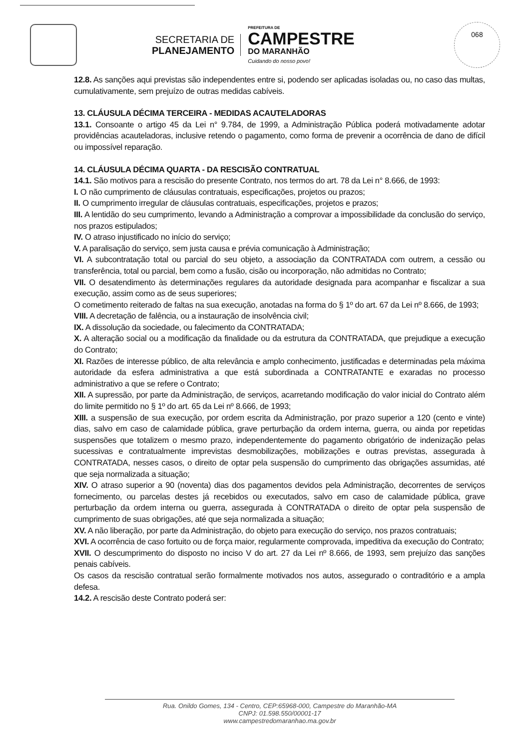SECRETARIA DE
PLANEJAMENTO
PREFEITURA DE
CAMPESTRE
DO MARANHÃO
Cuidando do nosso povo!
068
12.8. As sanções aqui previstas são independentes entre si, podendo ser aplicadas isoladas ou, no caso das multas, cumulativamente, sem prejuízo de outras medidas cabíveis.
13. CLÁUSULA DÉCIMA TERCEIRA - MEDIDAS ACAUTELADORAS
13.1. Consoante o artigo 45 da Lei n° 9.784, de 1999, a Administração Pública poderá motivadamente adotar providências acauteladoras, inclusive retendo o pagamento, como forma de prevenir a ocorrência de dano de difícil ou impossível reparação.
14. CLÁUSULA DÉCIMA QUARTA - DA RESCISÃO CONTRATUAL
14.1. São motivos para a rescisão do presente Contrato, nos termos do art. 78 da Lei n° 8.666, de 1993:
I. O não cumprimento de cláusulas contratuais, especificações, projetos ou prazos;
II. O cumprimento irregular de cláusulas contratuais, especificações, projetos e prazos;
III. A lentidão do seu cumprimento, levando a Administração a comprovar a impossibilidade da conclusão do serviço, nos prazos estipulados;
IV. O atraso injustificado no início do serviço;
V. A paralisação do serviço, sem justa causa e prévia comunicação à Administração;
VI. A subcontratação total ou parcial do seu objeto, a associação da CONTRATADA com outrem, a cessão ou transferência, total ou parcial, bem como a fusão, cisão ou incorporação, não admitidas no Contrato;
VII. O desatendimento às determinações regulares da autoridade designada para acompanhar e fiscalizar a sua execução, assim como as de seus superiores;
O cometimento reiterado de faltas na sua execução, anotadas na forma do § 1º do art. 67 da Lei nº 8.666, de 1993;
VIII. A decretação de falência, ou a instauração de insolvência civil;
IX. A dissolução da sociedade, ou falecimento da CONTRATADA;
X. A alteração social ou a modificação da finalidade ou da estrutura da CONTRATADA, que prejudique a execução do Contrato;
XI. Razões de interesse público, de alta relevância e amplo conhecimento, justificadas e determinadas pela máxima autoridade da esfera administrativa a que está subordinada a CONTRATANTE e exaradas no processo administrativo a que se refere o Contrato;
XII. A supressão, por parte da Administração, de serviços, acarretando modificação do valor inicial do Contrato além do limite permitido no § 1º do art. 65 da Lei nº 8.666, de 1993;
XIII. a suspensão de sua execução, por ordem escrita da Administração, por prazo superior a 120 (cento e vinte) dias, salvo em caso de calamidade pública, grave perturbação da ordem interna, guerra, ou ainda por repetidas suspensões que totalizem o mesmo prazo, independentemente do pagamento obrigatório de indenização pelas sucessivas e contratualmente imprevistas desmobilizações, mobilizações e outras previstas, assegurada à CONTRATADA, nesses casos, o direito de optar pela suspensão do cumprimento das obrigações assumidas, até que seja normalizada a situação;
XIV. O atraso superior a 90 (noventa) dias dos pagamentos devidos pela Administração, decorrentes de serviços fornecimento, ou parcelas destes já recebidos ou executados, salvo em caso de calamidade pública, grave perturbação da ordem interna ou guerra, assegurada à CONTRATADA o direito de optar pela suspensão de cumprimento de suas obrigações, até que seja normalizada a situação;
XV. A não liberação, por parte da Administração, do objeto para execução do serviço, nos prazos contratuais;
XVI. A ocorrência de caso fortuito ou de força maior, regularmente comprovada, impeditiva da execução do Contrato;
XVII. O descumprimento do disposto no inciso V do art. 27 da Lei nº 8.666, de 1993, sem prejuízo das sanções penais cabíveis.
Os casos da rescisão contratual serão formalmente motivados nos autos, assegurado o contraditório e a ampla defesa.
14.2. A rescisão deste Contrato poderá ser:
Rua. Onildo Gomes, 134 - Centro, CEP:65968-000, Campestre do Maranhão-MA
CNPJ: 01.598.550/00001-17
www.campestredomaranhao.ma.gov.br